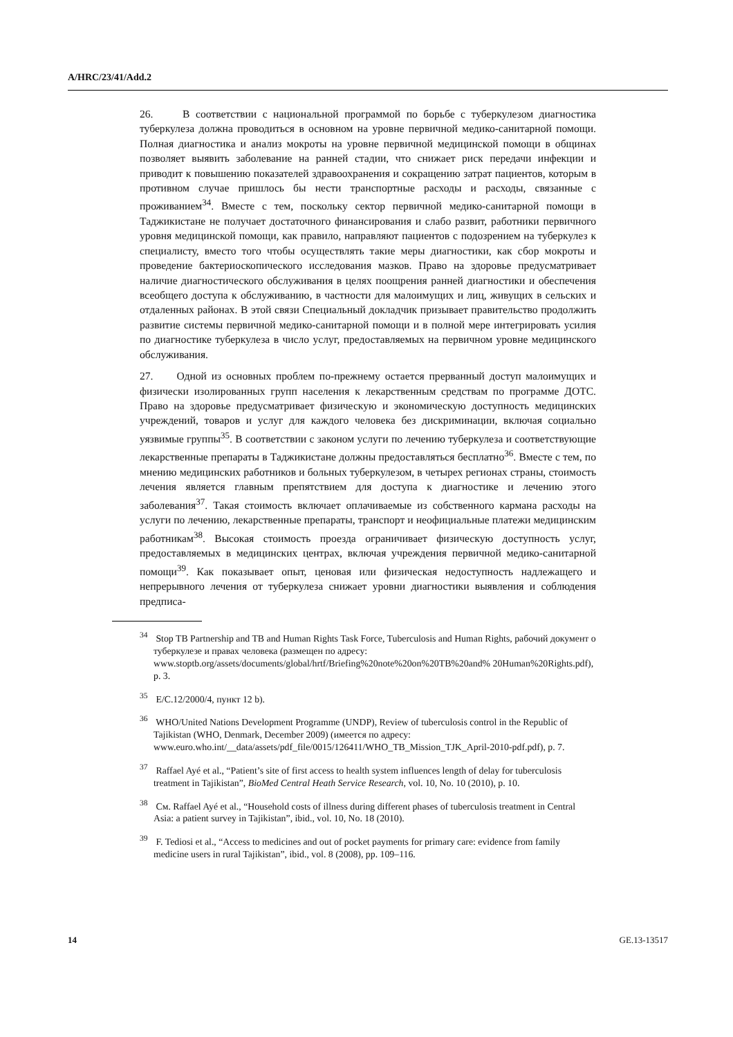A/HRC/23/41/Add.2
26. В соответствии с национальной программой по борьбе с туберкулезом диагностика туберкулеза должна проводиться в основном на уровне первичной медико-санитарной помощи. Полная диагностика и анализ мокроты на уровне первичной медицинской помощи в общинах позволяет выявить заболевание на ранней стадии, что снижает риск передачи инфекции и приводит к повышению показателей здравоохранения и сокращению затрат пациентов, которым в противном случае пришлось бы нести транспортные расходы и расходы, связанные с проживанием<sup>34</sup>. Вместе с тем, поскольку сектор первичной медико-санитарной помощи в Таджикистане не получает достаточного финансирования и слабо развит, работники первичного уровня медицинской помощи, как правило, направляют пациентов с подозрением на туберкулез к специалисту, вместо того чтобы осуществлять такие меры диагностики, как сбор мокроты и проведение бактериоскопического исследования мазков. Право на здоровье предусматривает наличие диагностического обслуживания в целях поощрения ранней диагностики и обеспечения всеобщего доступа к обслуживанию, в частности для малоимущих и лиц, живущих в сельских и отдаленных районах. В этой связи Специальный докладчик призывает правительство продолжить развитие системы первичной медико-санитарной помощи и в полной мере интегрировать усилия по диагностике туберкулеза в число услуг, предоставляемых на первичном уровне медицинского обслуживания.
27. Одной из основных проблем по-прежнему остается прерванный доступ малоимущих и физически изолированных групп населения к лекарственным средствам по программе ДОТС. Право на здоровье предусматривает физическую и экономическую доступность медицинских учреждений, товаров и услуг для каждого человека без дискриминации, включая социально уязвимые группы<sup>35</sup>. В соответствии с законом услуги по лечению туберкулеза и соответствующие лекарственные препараты в Таджикистане должны предоставляться бесплатно<sup>36</sup>. Вместе с тем, по мнению медицинских работников и больных туберкулезом, в четырех регионах страны, стоимость лечения является главным препятствием для доступа к диагностике и лечению этого заболевания<sup>37</sup>. Такая стоимость включает оплачиваемые из собственного кармана расходы на услуги по лечению, лекарственные препараты, транспорт и неофициальные платежи медицинским работникам<sup>38</sup>. Высокая стоимость проезда ограничивает физическую доступность услуг, предоставляемых в медицинских центрах, включая учреждения первичной медико-санитарной помощи<sup>39</sup>. Как показывает опыт, ценовая или физическая недоступность надлежащего и непрерывного лечения от туберкулеза снижает уровни диагностики выявления и соблюдения предписа-
<sup>34</sup> Stop TB Partnership and TB and Human Rights Task Force, Tuberculosis and Human Rights, рабочий документ о туберкулезе и правах человека (размещен по адресу: www.stoptb.org/assets/documents/global/hrtf/Briefing%20note%20on%20TB%20and% 20Human%20Rights.pdf), p. 3.
<sup>35</sup> E/C.12/2000/4, пункт 12 b).
<sup>36</sup> WHO/United Nations Development Programme (UNDP), Review of tuberculosis control in the Republic of Tajikistan (WHO, Denmark, December 2009) (имеется по адресу: www.euro.who.int/__data/assets/pdf_file/0015/126411/WHO_TB_Mission_TJK_April-2010-pdf.pdf), p. 7.
<sup>37</sup> Raffael Ayé et al., “Patient’s site of first access to health system influences length of delay for tuberculosis treatment in Tajikistan”, BioMed Central Heath Service Research, vol. 10, No. 10 (2010), p. 10.
<sup>38</sup> См. Raffael Ayé et al., “Household costs of illness during different phases of tuberculosis treatment in Central Asia: a patient survey in Tajikistan”, ibid., vol. 10, No. 18 (2010).
<sup>39</sup> F. Tediosi et al., “Access to medicines and out of pocket payments for primary care: evidence from family medicine users in rural Tajikistan”, ibid., vol. 8 (2008), pp. 109–116.
14 GE.13-13517